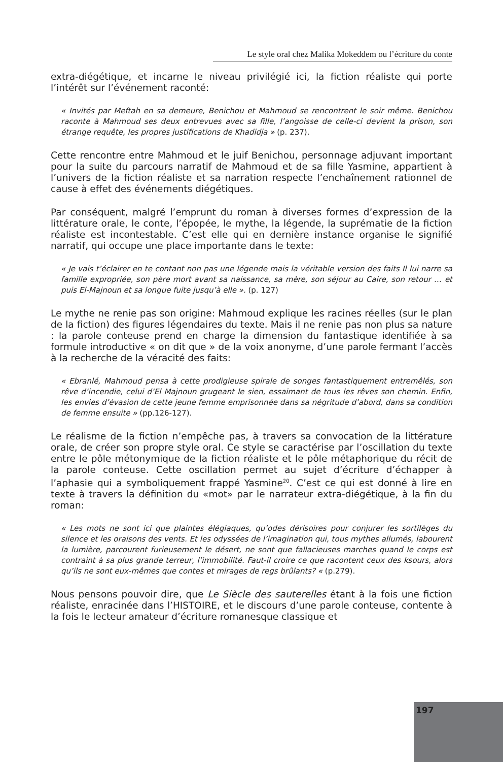Le style oral chez Malika Mokeddem ou l’écriture du conte
extra-diégétique, et incarne le niveau privilégié ici, la fiction réaliste qui porte l’intérêt sur l’événement raconté:
« Invités par Meftah en sa demeure, Benichou et Mahmoud se rencontrent le soir même. Benichou raconte à Mahmoud ses deux entrevues avec sa fille, l’angoisse de celle-ci devient la prison, son étrange requête, les propres justifications de Khadidja » (p. 237).
Cette rencontre entre Mahmoud et le juif Benichou, personnage adjuvant important pour la suite du parcours narratif de Mahmoud et de sa fille Yasmine, appartient à l’univers de la fiction réaliste et sa narration respecte l’enchaînement rationnel de cause à effet des événements diégétiques.
Par conséquent, malgré l’emprunt du roman à diverses formes d’expression de la littérature orale, le conte, l’épopée, le mythe, la légende, la suprématie de la fiction réaliste est incontestable. C’est elle qui en dernière instance organise le signifié narratif, qui occupe une place importante dans le texte:
« Je vais t’éclairer en te contant non pas une légende mais la véritable version des faits Il lui narre sa famille expropriée, son père mort avant sa naissance, sa mère, son séjour au Caire, son retour … et puis El-Majnoun et sa longue fuite jusqu’à elle ». (p. 127)
Le mythe ne renie pas son origine: Mahmoud explique les racines réelles (sur le plan de la fiction) des figures légendaires du texte. Mais il ne renie pas non plus sa nature : la parole conteuse prend en charge la dimension du fantastique identifiée à sa formule introductive « on dit que » de la voix anonyme, d’une parole fermant l’accès à la recherche de la véracité des faits:
« Ebranlé, Mahmoud pensa à cette prodigieuse spirale de songes fantastiquement entremêlés, son rêve d’incendie, celui d’El Majnoun grugeant le sien, essaimant de tous les rêves son chemin. Enfin, les envies d’évasion de cette jeune femme emprisonnée dans sa négritude d’abord, dans sa condition de femme ensuite » (pp.126-127).
Le réalisme de la fiction n’empêche pas, à travers sa convocation de la littérature orale, de créer son propre style oral. Ce style se caractérise par l’oscillation du texte entre le pôle métonymique de la fiction réaliste et le pôle métaphorique du récit de la parole conteuse. Cette oscillation permet au sujet d’écriture d’échapper à l’aphasie qui a symboliquement frappé Yasmine<sup>20</sup>. C’est ce qui est donné à lire en texte à travers la définition du «mot» par le narrateur extra-diégétique, à la fin du roman:
« Les mots ne sont ici que plaintes élégiaques, qu’odes dérisoires pour conjurer les sortilèges du silence et les oraisons des vents. Et les odyssées de l’imagination qui, tous mythes allumés, labourent la lumière, parcourent furieusement le désert, ne sont que fallacieuses marches quand le corps est contraint à sa plus grande terreur, l’immobilité. Faut-il croire ce que racontent ceux des ksours, alors qu’ils ne sont eux-mêmes que contes et mirages de regs brûlants? « (p.279).
Nous pensons pouvoir dire, que Le Siècle des sauterelles étant à la fois une fiction réaliste, enracinée dans l’HISTOIRE, et le discours d’une parole conteuse, contente à la fois le lecteur amateur d’écriture romanesque classique et
197